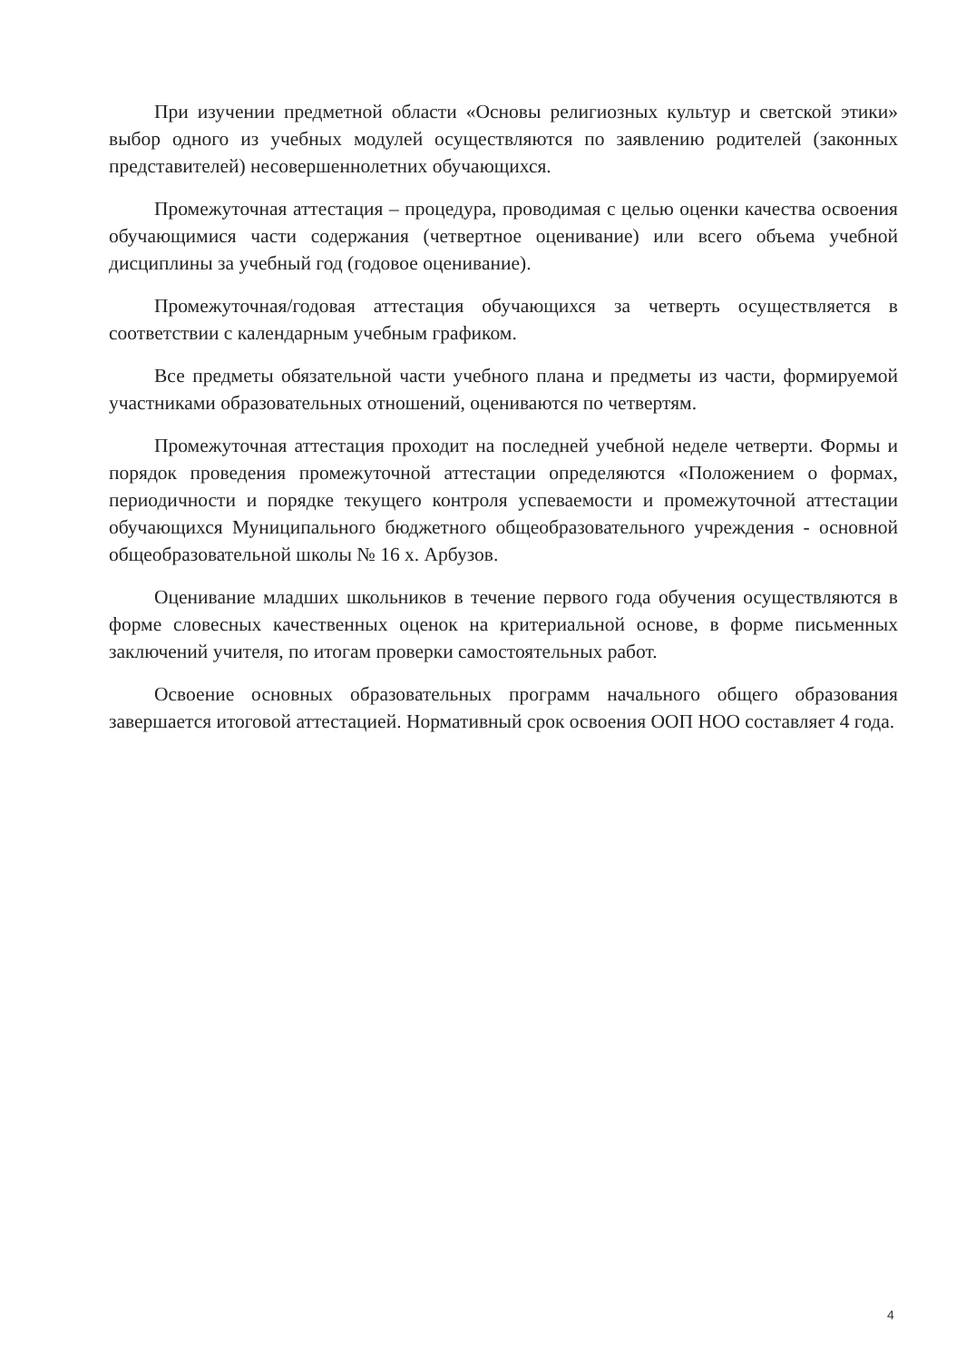При изучении предметной области «Основы религиозных культур и светской этики» выбор одного из учебных модулей осуществляются по заявлению родителей (законных представителей) несовершеннолетних обучающихся.
Промежуточная аттестация – процедура, проводимая с целью оценки качества освоения обучающимися части содержания (четвертное оценивание) или всего объема учебной дисциплины за учебный год (годовое оценивание).
Промежуточная/годовая аттестация обучающихся за четверть осуществляется в соответствии с календарным учебным графиком.
Все предметы обязательной части учебного плана и предметы из части, формируемой участниками образовательных отношений, оцениваются по четвертям.
Промежуточная аттестация проходит на последней учебной неделе четверти. Формы и порядок проведения промежуточной аттестации определяются «Положением о формах, периодичности и порядке текущего контроля успеваемости и промежуточной аттестации обучающихся Муниципального бюджетного общеобразовательного учреждения - основной общеобразовательной школы № 16 х. Арбузов.
Оценивание младших школьников в течение первого года обучения осуществляются в форме словесных качественных оценок на критериальной основе, в форме письменных заключений учителя, по итогам проверки самостоятельных работ.
Освоение основных образовательных программ начального общего образования завершается итоговой аттестацией. Нормативный срок освоения ООП НОО составляет 4 года.
4